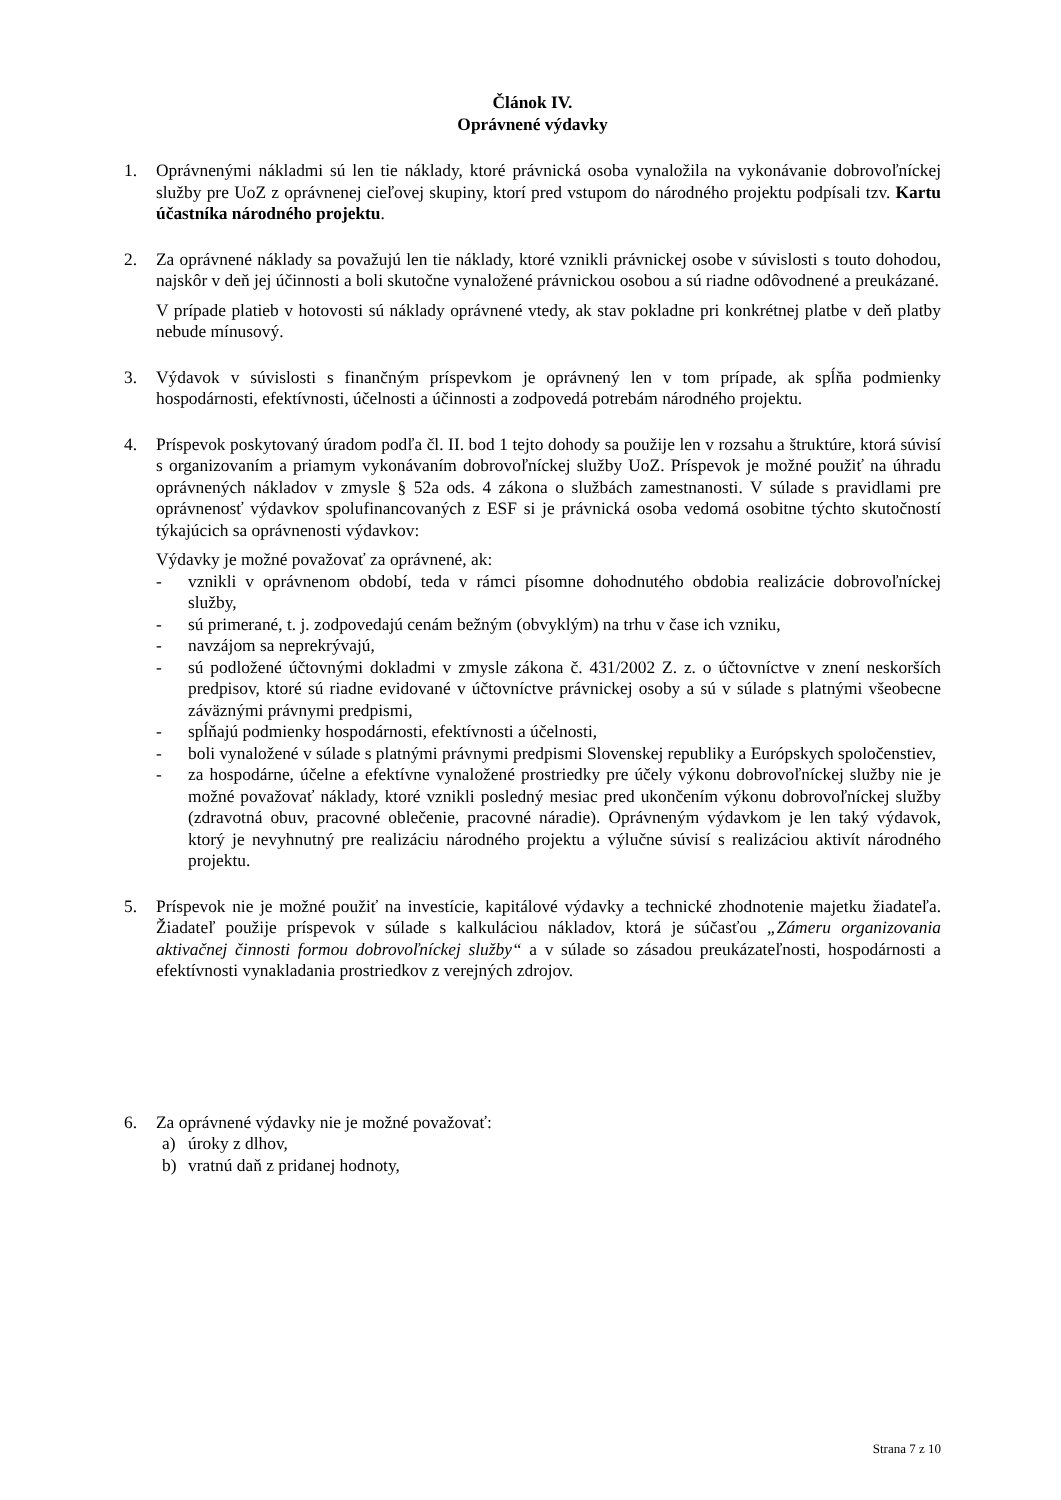Článok IV.
Oprávnené výdavky
1. Oprávnenými nákladmi sú len tie náklady, ktoré právnická osoba vynaložila na vykonávanie dobrovoľníckej služby pre UoZ z oprávnenej cieľovej skupiny, ktorí pred vstupom do národného projektu podpísali tzv. Kartu účastníka národného projektu.
2. Za oprávnené náklady sa považujú len tie náklady, ktoré vznikli právnickej osobe v súvislosti s touto dohodou, najskôr v deň jej účinnosti a boli skutočne vynaložené právnickou osobou a sú riadne odôvodnené a preukázané.
V prípade platieb v hotovosti sú náklady oprávnené vtedy, ak stav pokladne pri konkrétnej platbe v deň platby nebude mínusový.
3. Výdavok v súvislosti s finančným príspevkom je oprávnený len v tom prípade, ak spĺňa podmienky hospodárnosti, efektívnosti, účelnosti a účinnosti a zodpovedá potrebám národného projektu.
4. Príspevok poskytovaný úradom podľa čl. II. bod 1 tejto dohody sa použije len v rozsahu a štruktúre, ktorá súvisí s organizovaním a priamym vykonávaním dobrovoľníckej služby UoZ. Príspevok je možné použiť na úhradu oprávnených nákladov v zmysle § 52a ods. 4 zákona o službách zamestnanosti. V súlade s pravidlami pre oprávnenosť výdavkov spolufinancovaných z ESF si je právnická osoba vedomá osobitne týchto skutočností týkajúcich sa oprávnenosti výdavkov:
Výdavky je možné považovať za oprávnené, ak:
- vznikli v oprávnenom období, teda v rámci písomne dohodnutého obdobia realizácie dobrovoľníckej služby,
- sú primerané, t. j. zodpovedajú cenám bežným (obvyklým) na trhu v čase ich vzniku,
- navzájom sa neprekrývajú,
- sú podložené účtovnými dokladmi v zmysle zákona č. 431/2002 Z. z. o účtovníctve v znení neskorších predpisov, ktoré sú riadne evidované v účtovníctve právnickej osoby a sú v súlade s platnými všeobecne záväznými právnymi predpismi,
- spĺňajú podmienky hospodárnosti, efektívnosti a účelnosti,
- boli vynaložené v súlade s platnými právnymi predpismi Slovenskej republiky a Európskych spoločenstiev,
- za hospodárne, účelne a efektívne vynaložené prostriedky pre účely výkonu dobrovoľníckej služby nie je možné považovať náklady, ktoré vznikli posledný mesiac pred ukončením výkonu dobrovoľníckej služby (zdravotná obuv, pracovné oblečenie, pracovné náradie). Oprávneným výdavkom je len taký výdavok, ktorý je nevyhnutný pre realizáciu národného projektu a výlučne súvisí s realizáciou aktivít národného projektu.
5. Príspevok nie je možné použiť na investície, kapitálové výdavky a technické zhodnotenie majetku žiadateľa. Žiadateľ použije príspevok v súlade s kalkuláciou nákladov, ktorá je súčasťou „Zámeru organizovania aktivačnej činnosti formou dobrovoľníckej služby“ a v súlade so zásadou preukázateľnosti, hospodárnosti a efektívnosti vynakladania prostriedkov z verejných zdrojov.
6. Za oprávnené výdavky nie je možné považovať:
a) úroky z dlhov,
b) vratnú daň z pridanej hodnoty,
Strana 7 z 10